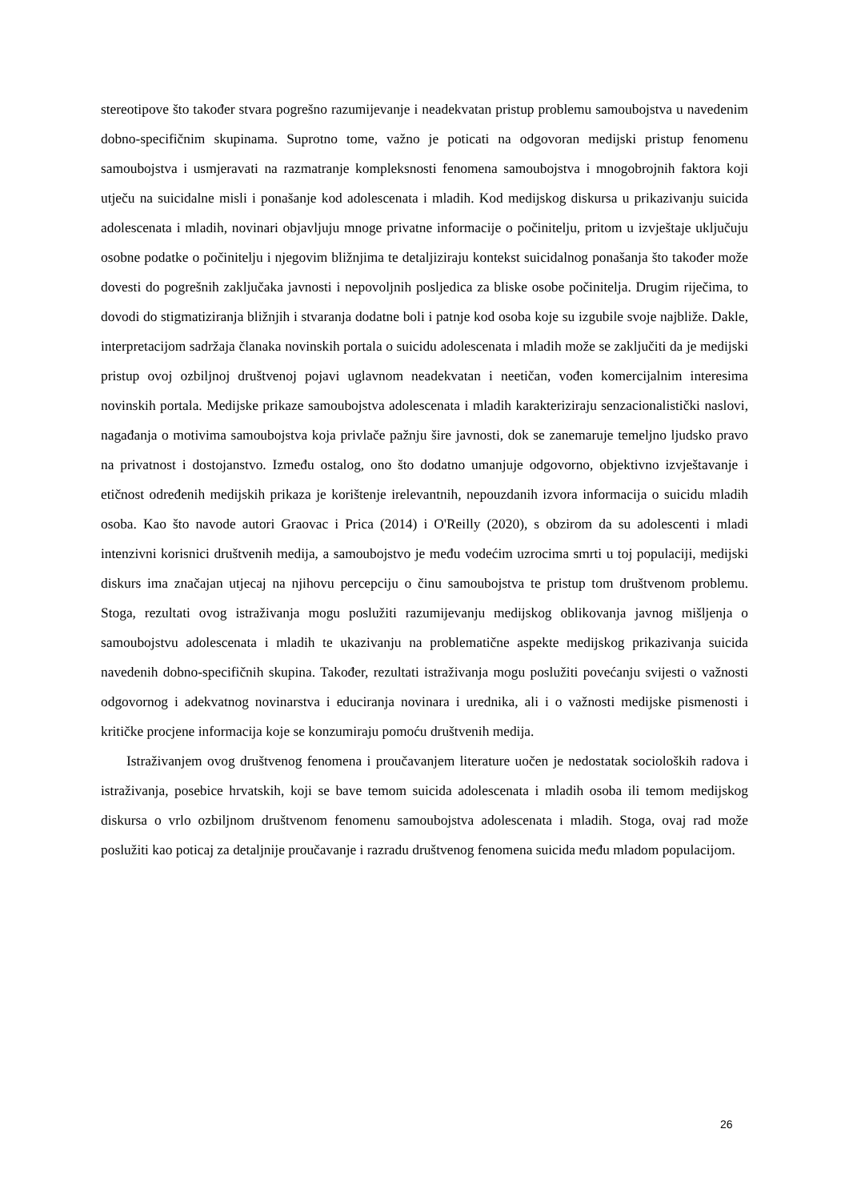stereotipove što također stvara pogrešno razumijevanje i neadekvatan pristup problemu samoubojstva u navedenim dobno-specifičnim skupinama. Suprotno tome, važno je poticati na odgovoran medijski pristup fenomenu samoubojstva i usmjeravati na razmatranje kompleksnosti fenomena samoubojstva i mnogobrojnih faktora koji utječu na suicidalne misli i ponašanje kod adolescenata i mladih. Kod medijskog diskursa u prikazivanju suicida adolescenata i mladih, novinari objavljuju mnoge privatne informacije o počinitelju, pritom u izvještaje uključuju osobne podatke o počinitelju i njegovim bližnjima te detaljiziraju kontekst suicidalnog ponašanja što također može dovesti do pogrešnih zaključaka javnosti i nepovoljnih posljedica za bliske osobe počinitelja. Drugim riječima, to dovodi do stigmatiziranja bližnjih i stvaranja dodatne boli i patnje kod osoba koje su izgubile svoje najbliže. Dakle, interpretacijom sadržaja članaka novinskih portala o suicidu adolescenata i mladih može se zaključiti da je medijski pristup ovoj ozbiljnoj društvenoj pojavi uglavnom neadekvatan i neetičan, vođen komercijalnim interesima novinskih portala. Medijske prikaze samoubojstva adolescenata i mladih karakteriziraju senzacionalistički naslovi, nagađanja o motivima samoubojstva koja privlače pažnju šire javnosti, dok se zanemaruje temeljno ljudsko pravo na privatnost i dostojanstvo. Između ostalog, ono što dodatno umanjuje odgovorno, objektivno izvještavanje i etičnost određenih medijskih prikaza je korištenje irelevantnih, nepouzdanih izvora informacija o suicidu mladih osoba. Kao što navode autori Graovac i Prica (2014) i O'Reilly (2020), s obzirom da su adolescenti i mladi intenzivni korisnici društvenih medija, a samoubojstvo je među vodećim uzrocima smrti u toj populaciji, medijski diskurs ima značajan utjecaj na njihovu percepciju o činu samoubojstva te pristup tom društvenom problemu. Stoga, rezultati ovog istraživanja mogu poslužiti razumijevanju medijskog oblikovanja javnog mišljenja o samoubojstvu adolescenata i mladih te ukazivanju na problematične aspekte medijskog prikazivanja suicida navedenih dobno-specifičnih skupina. Također, rezultati istraživanja mogu poslužiti povećanju svijesti o važnosti odgovornog i adekvatnog novinarstva i educiranja novinara i urednika, ali i o važnosti medijske pismenosti i kritičke procjene informacija koje se konzumiraju pomoću društvenih medija.
Istraživanjem ovog društvenog fenomena i proučavanjem literature uočen je nedostatak socioloških radova i istraživanja, posebice hrvatskih, koji se bave temom suicida adolescenata i mladih osoba ili temom medijskog diskursa o vrlo ozbiljnom društvenom fenomenu samoubojstva adolescenata i mladih. Stoga, ovaj rad može poslužiti kao poticaj za detaljnije proučavanje i razradu društvenog fenomena suicida među mladom populacijom.
26